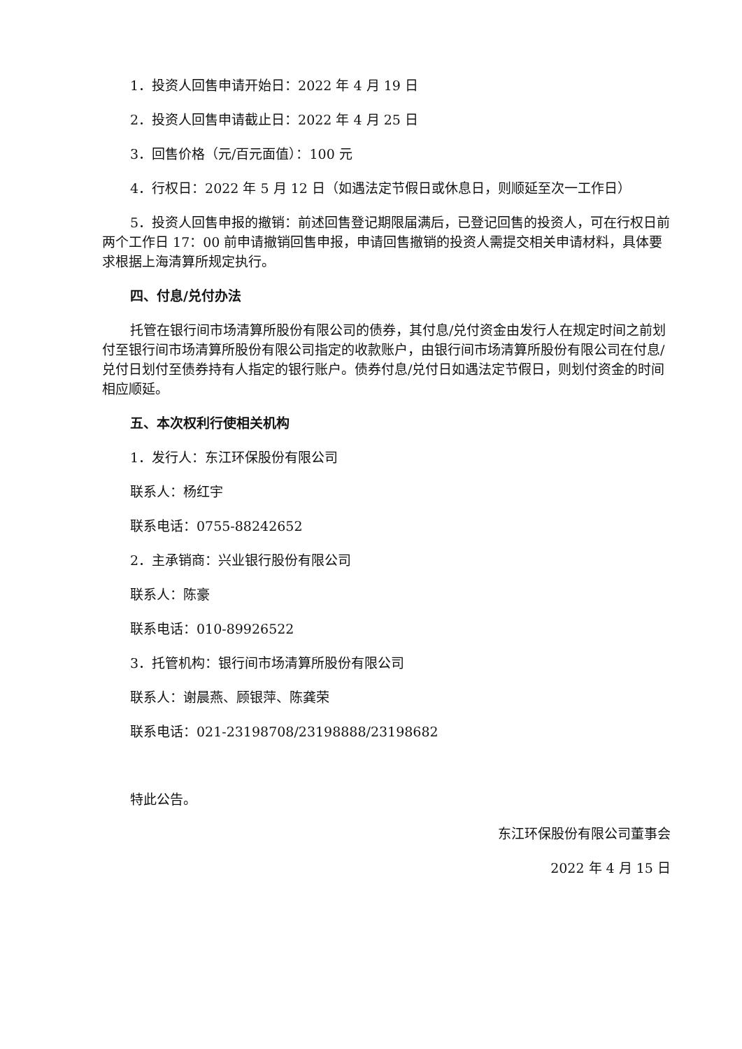1．投资人回售申请开始日：2022 年 4 月 19 日
2．投资人回售申请截止日：2022 年 4 月 25 日
3．回售价格（元/百元面值）：100 元
4．行权日：2022 年 5 月 12 日（如遇法定节假日或休息日，则顺延至次一工作日）
5．投资人回售申报的撤销：前述回售登记期限届满后，已登记回售的投资人，可在行权日前两个工作日 17：00 前申请撤销回售申报，申请回售撤销的投资人需提交相关申请材料，具体要求根据上海清算所规定执行。
四、付息/兑付办法
托管在银行间市场清算所股份有限公司的债券，其付息/兑付资金由发行人在规定时间之前划付至银行间市场清算所股份有限公司指定的收款账户，由银行间市场清算所股份有限公司在付息/兑付日划付至债券持有人指定的银行账户。债券付息/兑付日如遇法定节假日，则划付资金的时间相应顺延。
五、本次权利行使相关机构
1．发行人：东江环保股份有限公司
联系人：杨红宇
联系电话：0755-88242652
2．主承销商：兴业银行股份有限公司
联系人：陈豪
联系电话：010-89926522
3．托管机构：银行间市场清算所股份有限公司
联系人：谢晨燕、顾银萍、陈龚荣
联系电话：021-23198708/23198888/23198682
特此公告。
东江环保股份有限公司董事会
2022 年 4 月 15 日